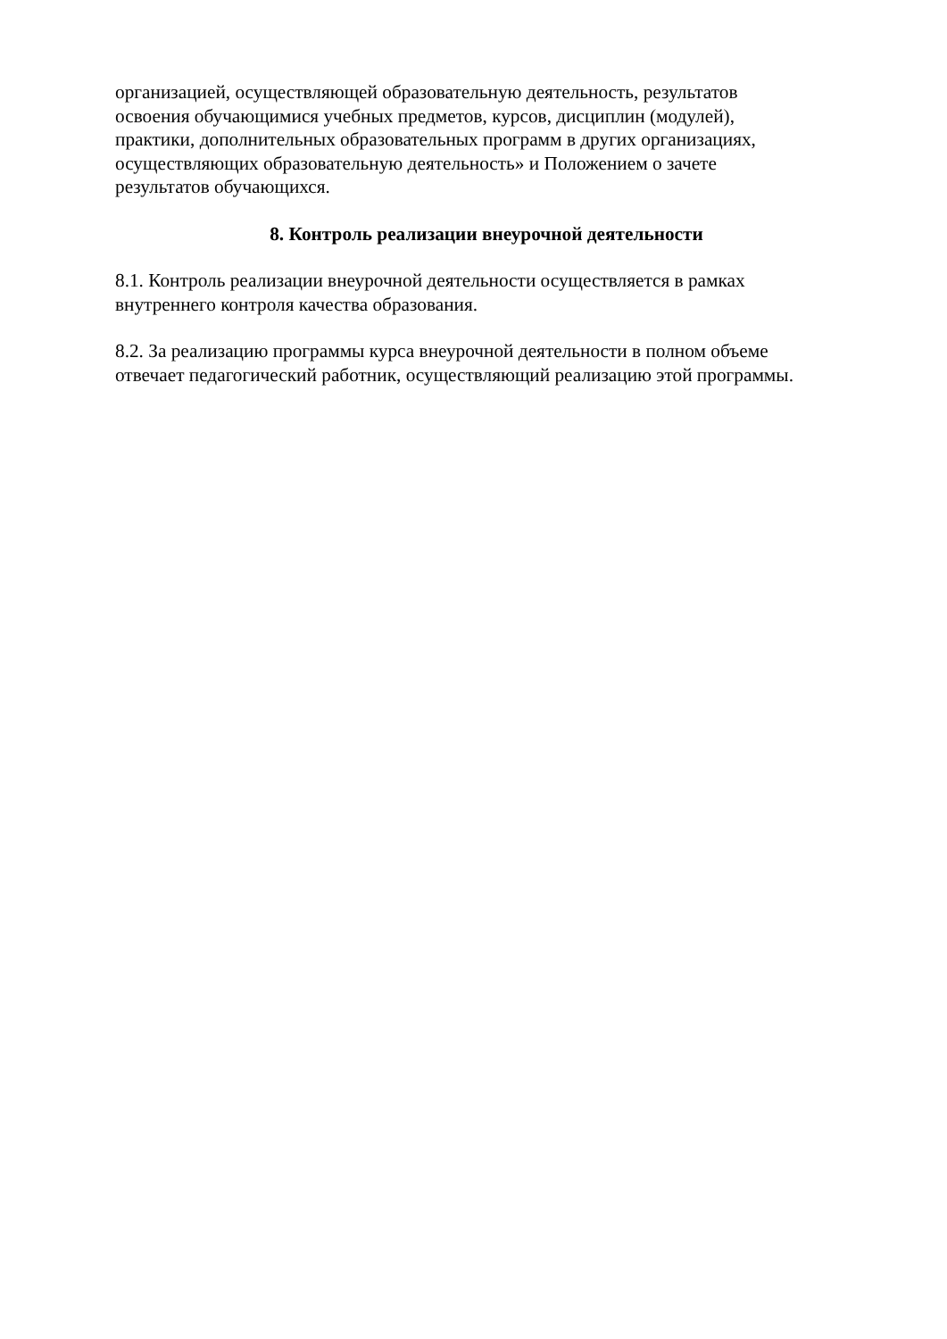организацией, осуществляющей образовательную деятельность, результатов
освоения обучающимися учебных предметов, курсов, дисциплин (модулей),
практики, дополнительных образовательных программ в других организациях,
осуществляющих образовательную деятельность» и Положением о зачете
результатов обучающихся.
8. Контроль реализации внеурочной деятельности
8.1. Контроль реализации внеурочной деятельности осуществляется в рамках
внутреннего контроля качества образования.
8.2. За реализацию программы курса внеурочной деятельности в полном объеме
отвечает педагогический работник, осуществляющий реализацию этой программы.